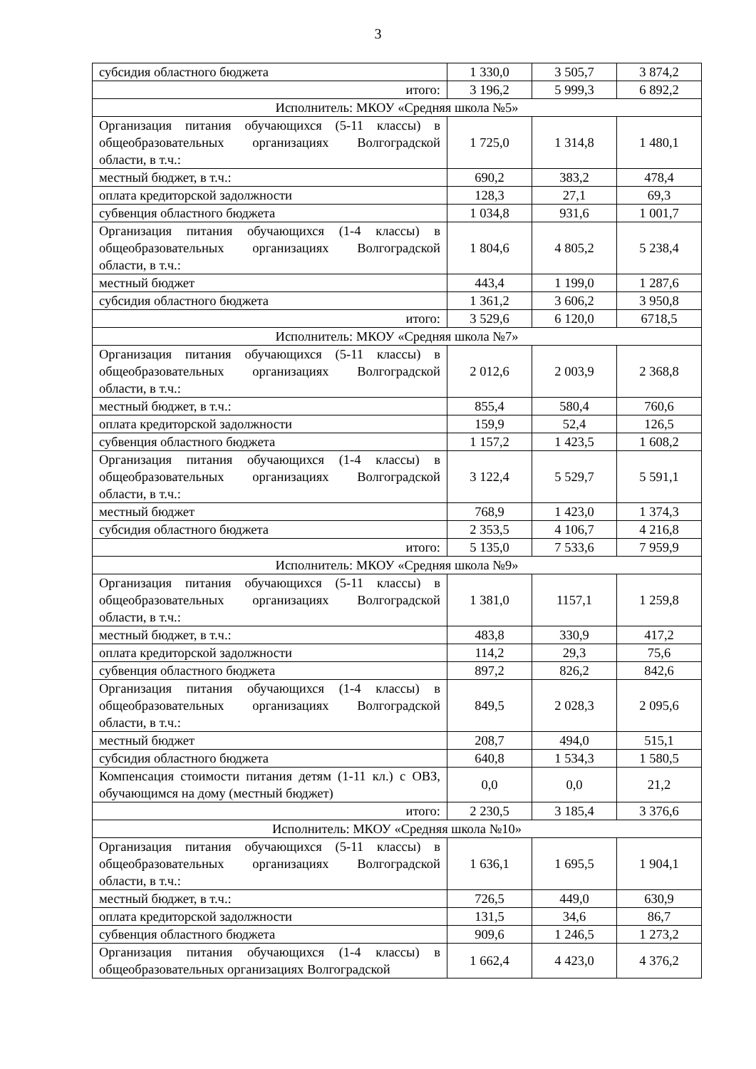3
| субсидия областного бюджета | 1 330,0 | 3 505,7 | 3 874,2 |
| итого: | 3 196,2 | 5 999,3 | 6 892,2 |
| Исполнитель: МКОУ «Средняя школа №5» | | | |
| Организация питания обучающихся (5-11 классы) в общеобразовательных организациях Волгоградской области, в т.ч.: | 1 725,0 | 1 314,8 | 1 480,1 |
| местный бюджет, в т.ч.: | 690,2 | 383,2 | 478,4 |
| оплата кредиторской задолжности | 128,3 | 27,1 | 69,3 |
| субвенция областного бюджета | 1 034,8 | 931,6 | 1 001,7 |
| Организация питания обучающихся (1-4 классы) в общеобразовательных организациях Волгоградской области, в т.ч.: | 1 804,6 | 4 805,2 | 5 238,4 |
| местный бюджет | 443,4 | 1 199,0 | 1 287,6 |
| субсидия областного бюджета | 1 361,2 | 3 606,2 | 3 950,8 |
| итого: | 3 529,6 | 6 120,0 | 6718,5 |
| Исполнитель: МКОУ «Средняя школа №7» | | | |
| Организация питания обучающихся (5-11 классы) в общеобразовательных организациях Волгоградской области, в т.ч.: | 2 012,6 | 2 003,9 | 2 368,8 |
| местный бюджет, в т.ч.: | 855,4 | 580,4 | 760,6 |
| оплата кредиторской задолжности | 159,9 | 52,4 | 126,5 |
| субвенция областного бюджета | 1 157,2 | 1 423,5 | 1 608,2 |
| Организация питания обучающихся (1-4 классы) в общеобразовательных организациях Волгоградской области, в т.ч.: | 3 122,4 | 5 529,7 | 5 591,1 |
| местный бюджет | 768,9 | 1 423,0 | 1 374,3 |
| субсидия областного бюджета | 2 353,5 | 4 106,7 | 4 216,8 |
| итого: | 5 135,0 | 7 533,6 | 7 959,9 |
| Исполнитель: МКОУ «Средняя школа №9» | | | |
| Организация питания обучающихся (5-11 классы) в общеобразовательных организациях Волгоградской области, в т.ч.: | 1 381,0 | 1157,1 | 1 259,8 |
| местный бюджет, в т.ч.: | 483,8 | 330,9 | 417,2 |
| оплата кредиторской задолжности | 114,2 | 29,3 | 75,6 |
| субвенция областного бюджета | 897,2 | 826,2 | 842,6 |
| Организация питания обучающихся (1-4 классы) в общеобразовательных организациях Волгоградской области, в т.ч.: | 849,5 | 2 028,3 | 2 095,6 |
| местный бюджет | 208,7 | 494,0 | 515,1 |
| субсидия областного бюджета | 640,8 | 1 534,3 | 1 580,5 |
| Компенсация стоимости питания детям (1-11 кл.) с ОВЗ, обучающимся на дому (местный бюджет) | 0,0 | 0,0 | 21,2 |
| итого: | 2 230,5 | 3 185,4 | 3 376,6 |
| Исполнитель: МКОУ «Средняя школа №10» | | | |
| Организация питания обучающихся (5-11 классы) в общеобразовательных организациях Волгоградской области, в т.ч.: | 1 636,1 | 1 695,5 | 1 904,1 |
| местный бюджет, в т.ч.: | 726,5 | 449,0 | 630,9 |
| оплата кредиторской задолжности | 131,5 | 34,6 | 86,7 |
| субвенция областного бюджета | 909,6 | 1 246,5 | 1 273,2 |
| Организация питания обучающихся (1-4 классы) в общеобразовательных организациях Волгоградской | 1 662,4 | 4 423,0 | 4 376,2 |